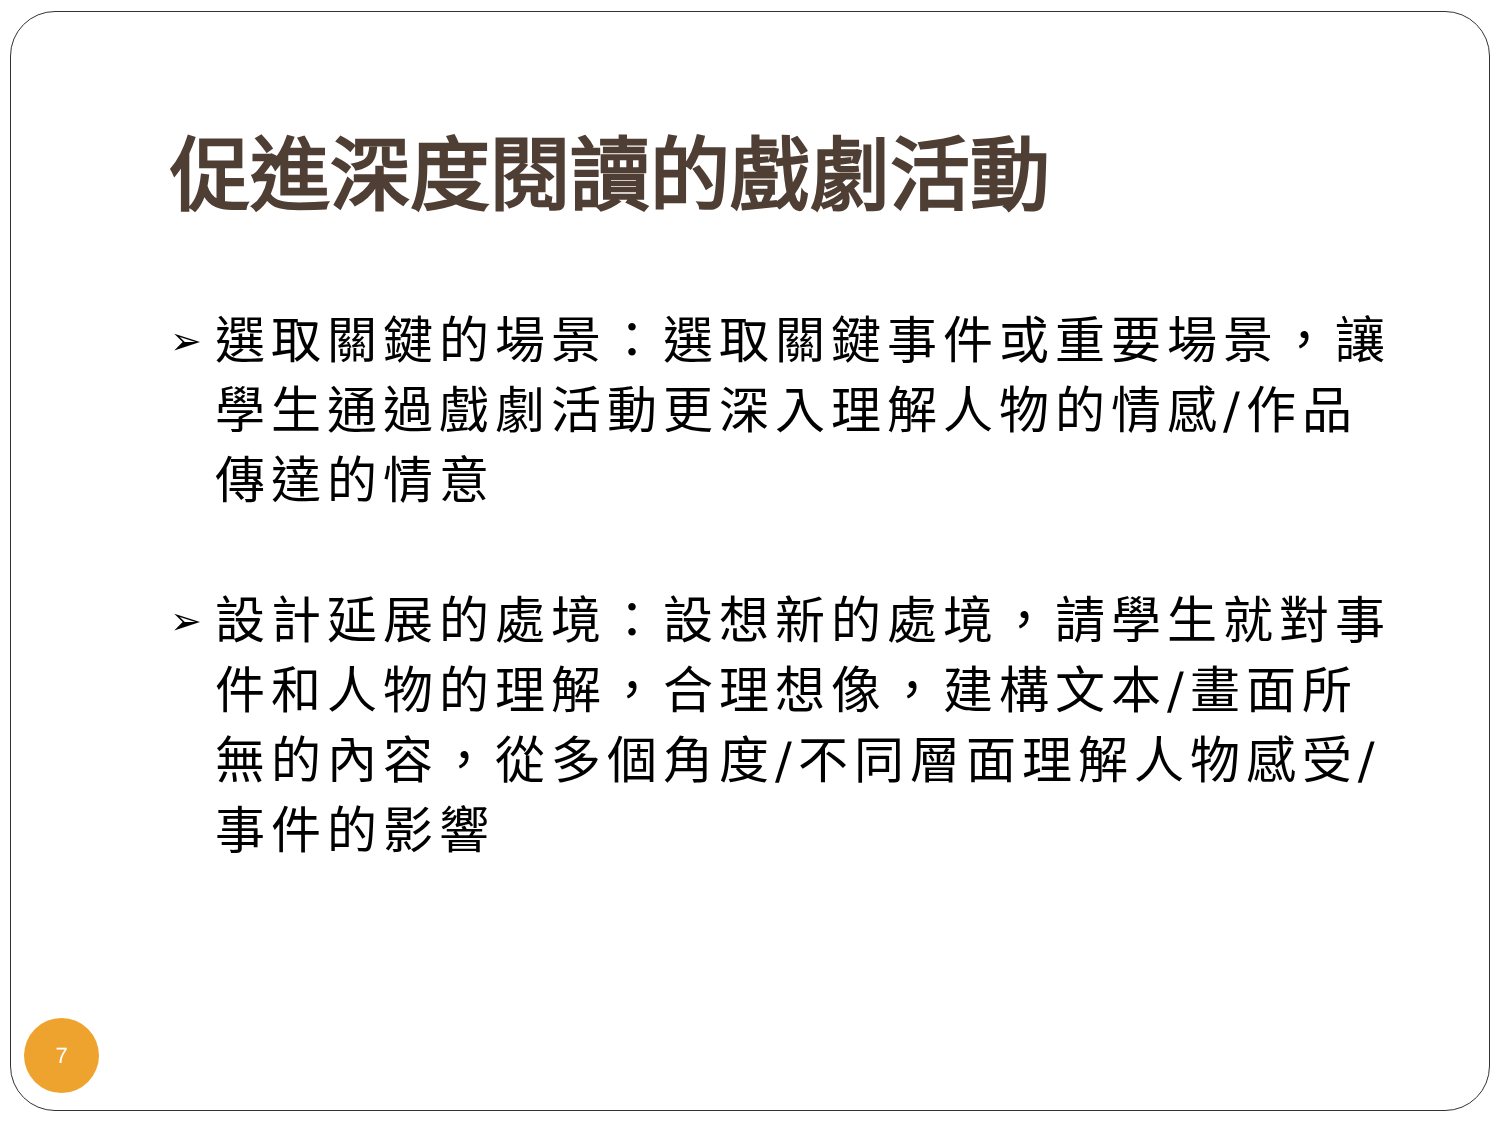促進深度閱讀的戲劇活動
➢ 選取關鍵的場景：選取關鍵事件或重要場景，讓學生通過戲劇活動更深入理解人物的情感/作品傳達的情意
➢ 設計延展的處境：設想新的處境，請學生就對事件和人物的理解，合理想像，建構文本/畫面所無的內容，從多個角度/不同層面理解人物感受/事件的影響
7